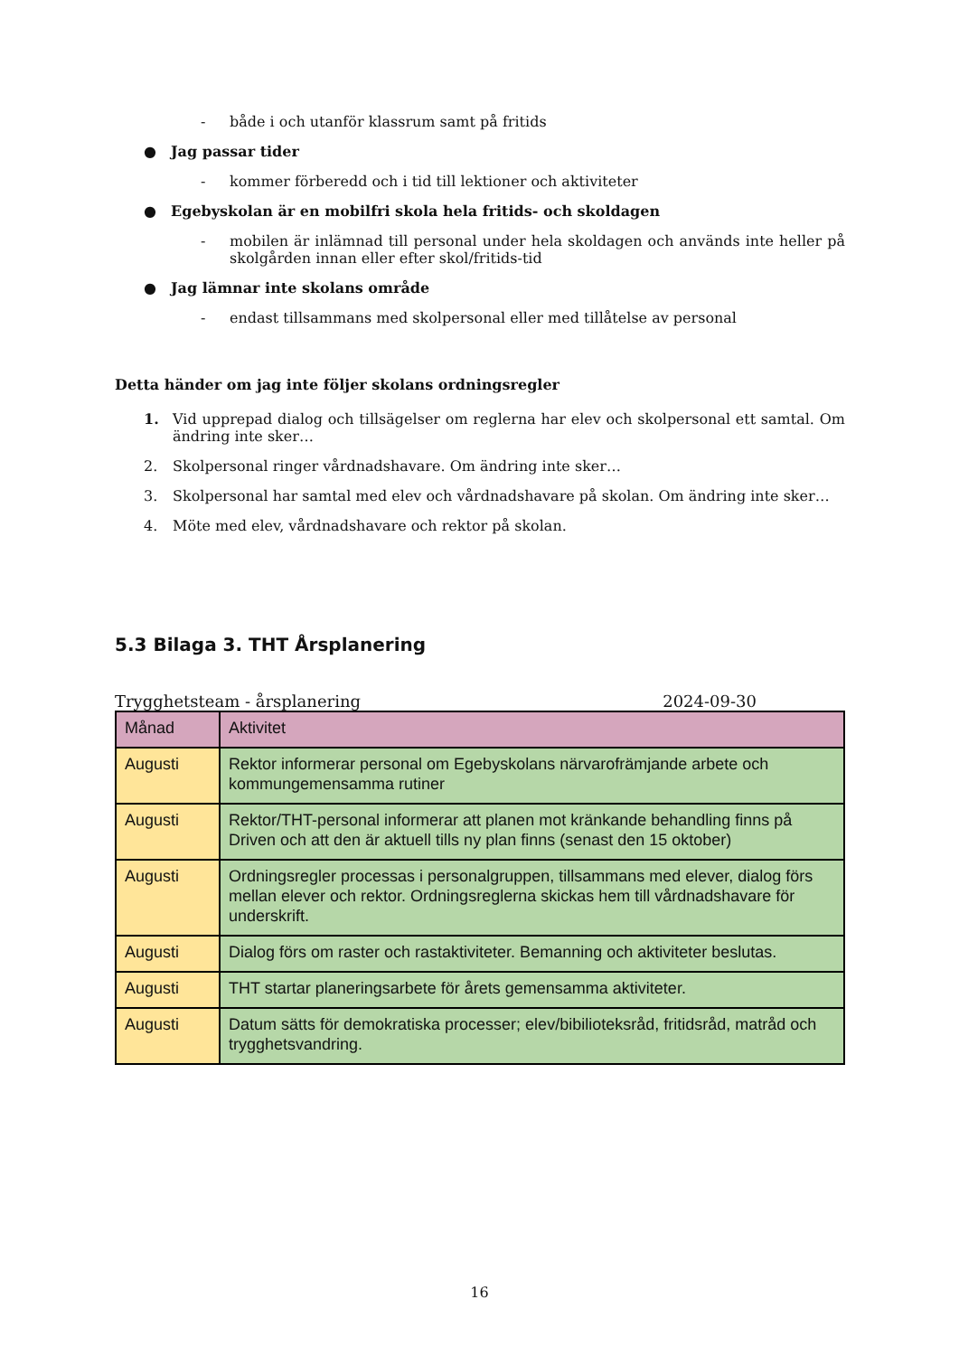- både i och utanför klassrum samt på fritids
● Jag passar tider
- kommer förberedd och i tid till lektioner och aktiviteter
● Egebyskolan är en mobilfri skola hela fritids- och skoldagen
- mobilen är inlämnad till personal under hela skoldagen och används inte heller på skolgården innan eller efter skol/fritids-tid
● Jag lämnar inte skolans område
- endast tillsammans med skolpersonal eller med tillåtelse av personal
Detta händer om jag inte följer skolans ordningsregler
1. Vid upprepad dialog och tillsägelser om reglerna har elev och skolpersonal ett samtal. Om ändring inte sker…
2. Skolpersonal ringer vårdnadshavare. Om ändring inte sker…
3. Skolpersonal har samtal med elev och vårdnadshavare på skolan. Om ändring inte sker…
4. Möte med elev, vårdnadshavare och rektor på skolan.
5.3 Bilaga 3. THT Årsplanering
Trygghetsteam - årsplanering 2024-09-30
| Månad | Aktivitet |
| --- | --- |
| Augusti | Rektor informerar personal om Egebyskolans närvarofrämjande arbete och kommungemensamma rutiner |
| Augusti | Rektor/THT-personal informerar att planen mot kränkande behandling finns på Driven och att den är aktuell tills ny plan finns (senast den 15 oktober) |
| Augusti | Ordningsregler processas i personalgruppen, tillsammans med elever, dialog förs mellan elever och rektor. Ordningsreglerna skickas hem till vårdnadshavare för underskrift. |
| Augusti | Dialog förs om raster och rastaktiviteter. Bemanning och aktiviteter beslutas. |
| Augusti | THT startar planeringsarbete för årets gemensamma aktiviteter. |
| Augusti | Datum sätts för demokratiska processer; elev/bibilioteksråd, fritidsråd, matråd och trygghetsvandring. |
16